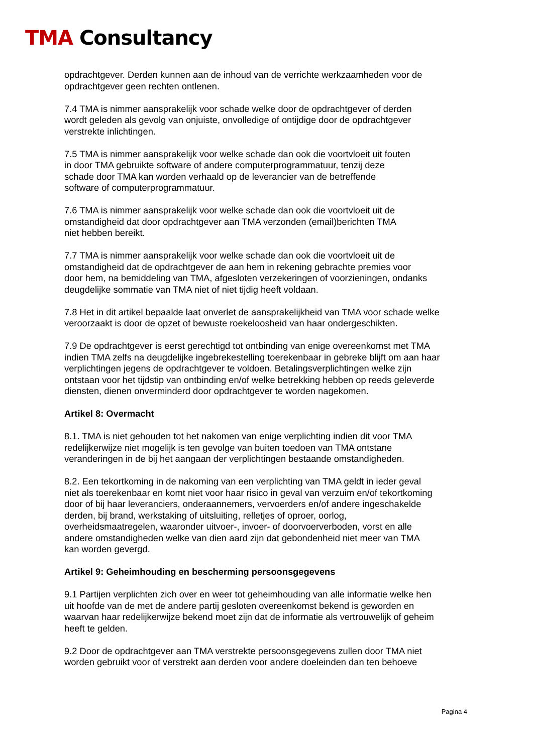TMA Consultancy
opdrachtgever. Derden kunnen aan de inhoud van de verrichte werkzaamheden voor de opdrachtgever geen rechten ontlenen.
7.4 TMA is nimmer aansprakelijk voor schade welke door de opdrachtgever of derden
wordt geleden als gevolg van onjuiste, onvolledige of ontijdige door de opdrachtgever
verstrekte inlichtingen.
7.5 TMA is nimmer aansprakelijk voor welke schade dan ook die voortvloeit uit fouten
in door TMA gebruikte software of andere computerprogrammatuur, tenzij deze
schade door TMA kan worden verhaald op de leverancier van de betreffende
software of computerprogrammatuur.
7.6 TMA is nimmer aansprakelijk voor welke schade dan ook die voortvloeit uit de
omstandigheid dat door opdrachtgever aan TMA verzonden (email)berichten TMA
niet hebben bereikt.
7.7 TMA is nimmer aansprakelijk voor welke schade dan ook die voortvloeit uit de
omstandigheid dat de opdrachtgever de aan hem in rekening gebrachte premies voor
door hem, na bemiddeling van TMA, afgesloten verzekeringen of voorzieningen, ondanks
deugdelijke sommatie van TMA niet of niet tijdig heeft voldaan.
7.8 Het in dit artikel bepaalde laat onverlet de aansprakelijkheid van TMA voor schade welke
veroorzaakt is door de opzet of bewuste roekeloosheid van haar ondergeschikten.
7.9 De opdrachtgever is eerst gerechtigd tot ontbinding van enige overeenkomst met TMA
indien TMA zelfs na deugdelijke ingebrekestelling toerekenbaar in gebreke blijft om aan haar
verplichtingen jegens de opdrachtgever te voldoen. Betalingsverplichtingen welke zijn
ontstaan voor het tijdstip van ontbinding en/of welke betrekking hebben op reeds geleverde
diensten, dienen onverminderd door opdrachtgever te worden nagekomen.
Artikel 8: Overmacht
8.1. TMA is niet gehouden tot het nakomen van enige verplichting indien dit voor TMA
redelijkerwijze niet mogelijk is ten gevolge van buiten toedoen van TMA ontstane
veranderingen in de bij het aangaan der verplichtingen bestaande omstandigheden.
8.2. Een tekortkoming in de nakoming van een verplichting van TMA geldt in ieder geval
niet als toerekenbaar en komt niet voor haar risico in geval van verzuim en/of tekortkoming
door of bij haar leveranciers, onderaannemers, vervoerders en/of andere ingeschakelde
derden, bij brand, werkstaking of uitsluiting, relletjes of oproer, oorlog,
overheidsmaatregelen, waaronder uitvoer-, invoer- of doorvoerverboden, vorst en alle
andere omstandigheden welke van dien aard zijn dat gebondenheid niet meer van TMA
kan worden gevergd.
Artikel 9: Geheimhouding en bescherming persoonsgegevens
9.1 Partijen verplichten zich over en weer tot geheimhouding van alle informatie welke hen
uit hoofde van de met de andere partij gesloten overeenkomst bekend is geworden en
waarvan haar redelijkerwijze bekend moet zijn dat de informatie als vertrouwelijk of geheim
heeft te gelden.
9.2 Door de opdrachtgever aan TMA verstrekte persoonsgegevens zullen door TMA niet
worden gebruikt voor of verstrekt aan derden voor andere doeleinden dan ten behoeve
Pagina 4